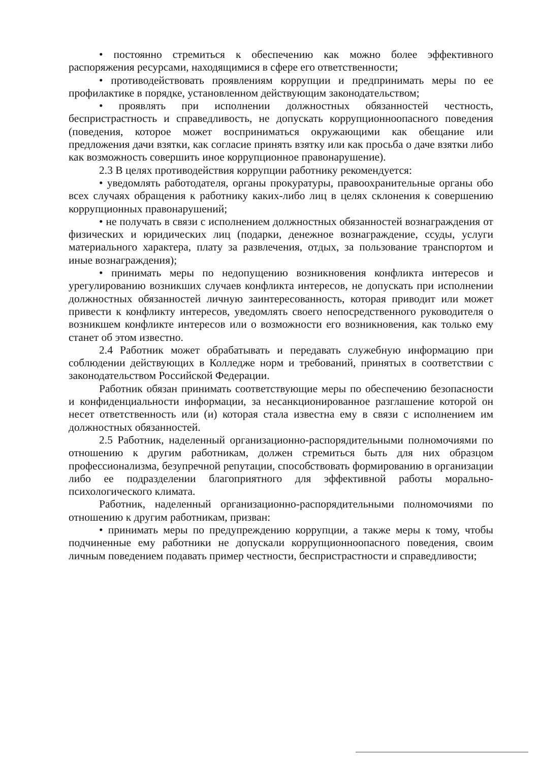• постоянно стремиться к обеспечению как можно более эффективного распоряжения ресурсами, находящимися в сфере его ответственности;
• противодействовать проявлениям коррупции и предпринимать меры по ее профилактике в порядке, установленном действующим законодательством;
• проявлять при исполнении должностных обязанностей честность, беспристрастность и справедливость, не допускать коррупционноопасного поведения (поведения, которое может восприниматься окружающими как обещание или предложения дачи взятки, как согласие принять взятку или как просьба о даче взятки либо как возможность совершить иное коррупционное правонарушение).
2.3 В целях противодействия коррупции работнику рекомендуется:
• уведомлять работодателя, органы прокуратуры, правоохранительные органы обо всех случаях обращения к работнику каких-либо лиц в целях склонения к совершению коррупционных правонарушений;
• не получать в связи с исполнением должностных обязанностей вознаграждения от физических и юридических лиц (подарки, денежное вознаграждение, ссуды, услуги материального характера, плату за развлечения, отдых, за пользование транспортом и иные вознаграждения);
• принимать меры по недопущению возникновения конфликта интересов и урегулированию возникших случаев конфликта интересов, не допускать при исполнении должностных обязанностей личную заинтересованность, которая приводит или может привести к конфликту интересов, уведомлять своего непосредственного руководителя о возникшем конфликте интересов или о возможности его возникновения, как только ему станет об этом известно.
2.4 Работник может обрабатывать и передавать служебную информацию при соблюдении действующих в Колледже норм и требований, принятых в соответствии с законодательством Российской Федерации.
Работник обязан принимать соответствующие меры по обеспечению безопасности и конфиденциальности информации, за несанкционированное разглашение которой он несет ответственность или (и) которая стала известна ему в связи с исполнением им должностных обязанностей.
2.5 Работник, наделенный организационно-распорядительными полномочиями по отношению к другим работникам, должен стремиться быть для них образцом профессионализма, безупречной репутации, способствовать формированию в организации либо ее подразделении благоприятного для эффективной работы морально- психологического климата.
Работник, наделенный организационно-распорядительными полномочиями по отношению к другим работникам, призван:
• принимать меры по предупреждению коррупции, а также меры к тому, чтобы подчиненные ему работники не допускали коррупционноопасного поведения, своим личным поведением подавать пример честности, беспристрастности и справедливости;